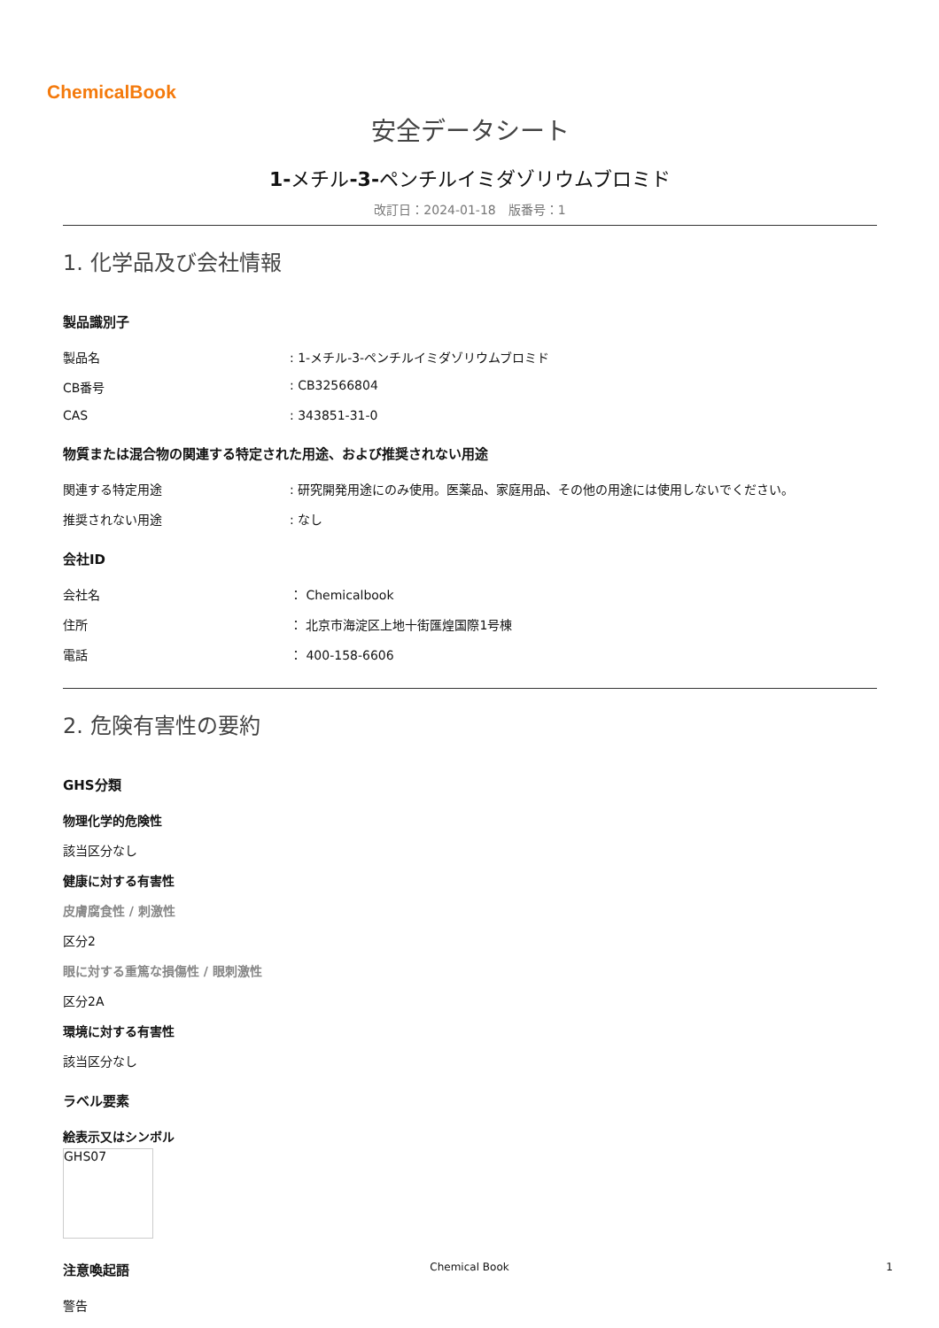ChemicalBook
安全データシート
1-メチル-3-ペンチルイミダゾリウムブロミド
改訂日：2024-01-18　版番号：1
1. 化学品及び会社情報
製品識別子
製品名: 1-メチル-3-ペンチルイミダゾリウムブロミド
CB番号: CB32566804
CAS: 343851-31-0
物質または混合物の関連する特定された用途、および推奨されない用途
関連する特定用途: 研究開発用途にのみ使用。医薬品、家庭用品、その他の用途には使用しないでください。
推奨されない用途: なし
会社ID
会社名 ： Chemicalbook
住所 ： 北京市海淀区上地十街匯煌国際1号棟
電話 ： 400-158-6606
2. 危険有害性の要約
GHS分類
物理化学的危険性
該当区分なし
健康に対する有害性
皮膚腐食性 / 刺激性
区分2
眼に対する重篤な損傷性 / 眼刺激性
区分2A
環境に対する有害性
該当区分なし
ラベル要素
絵表示又はシンボル
GHS07
注意喚起語
警告
Chemical Book 1